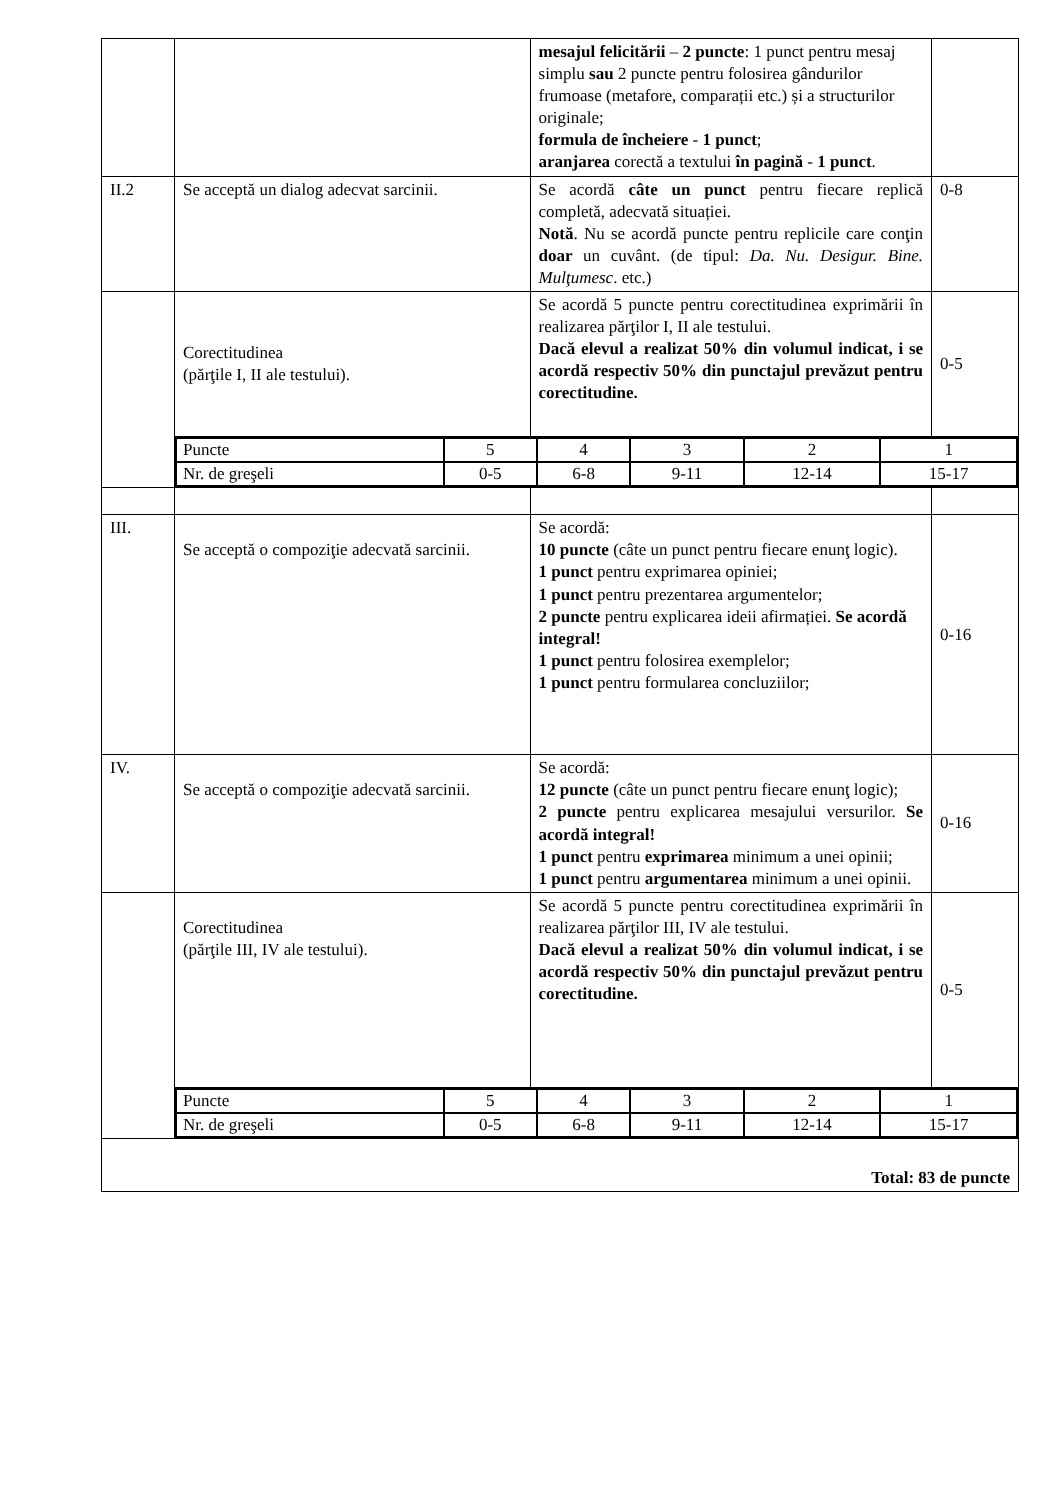| | | mesajul felicitării – 2 puncte : 1 punct pentru mesaj simplu sau 2 puncte pentru folosirea gândurilor frumoase (metafore, comparații etc.) și a structurilor originale; formula de încheiere - 1 punct ; aranjarea corectă a textului în pagină - 1 punct . | |
| II.2 | Se acceptă un dialog adecvat sarcinii. | Se acordă câte un punct pentru fiecare replică completă, adecvată situației. Notă . Nu se acordă puncte pentru replicile care conţin doar un cuvânt. (de tipul: Da. Nu. Desigur. Bine. Mulţumesc . etc.) | 0-8 |
| | Corectitudinea (părţile I, II ale testului). | Se acordă 5 puncte pentru corectitudinea exprimării în realizarea părţilor I, II ale testului. Dacă elevul a realizat 50% din volumul indicat, i se acordă respectiv 50% din punctajul prevăzut pentru corectitudine. | 0-5 |
| | / Puncte / 5 / 4 / 3 / 2 / 1 / / Nr. de greşeli / 0-5 / 6-8 / 9-11 / 12-14 / 15-17 / | | |
| III. | Se acceptă o compoziţie adecvată sarcinii. | Se acordă: 10 puncte (câte un punct pentru fiecare enunţ logic). 1 punct pentru exprimarea opiniei; 1 punct pentru prezentarea argumentelor; 2 puncte pentru explicarea ideii afirmației. Se acordă integral! 1 punct pentru folosirea exemplelor; 1 punct pentru formularea concluziilor; | 0-16 |
| IV. | Se acceptă o compoziţie adecvată sarcinii. | Se acordă: 12 puncte (câte un punct pentru fiecare enunţ logic); 2 puncte pentru explicarea mesajului versurilor. Se acordă integral! 1 punct pentru exprimarea minimum a unei opinii; 1 punct pentru argumentarea minimum a unei opinii. | 0-16 |
| | Corectitudinea (părţile III, IV ale testului). | Se acordă 5 puncte pentru corectitudinea exprimării în realizarea părţilor III, IV ale testului. Dacă elevul a realizat 50% din volumul indicat, i se acordă respectiv 50% din punctajul prevăzut pentru corectitudine. | 0-5 |
| | / Puncte / 5 / 4 / 3 / 2 / 1 / / Nr. de greşeli / 0-5 / 6-8 / 9-11 / 12-14 / 15-17 / | | |
| Total: 83 de puncte | | | |